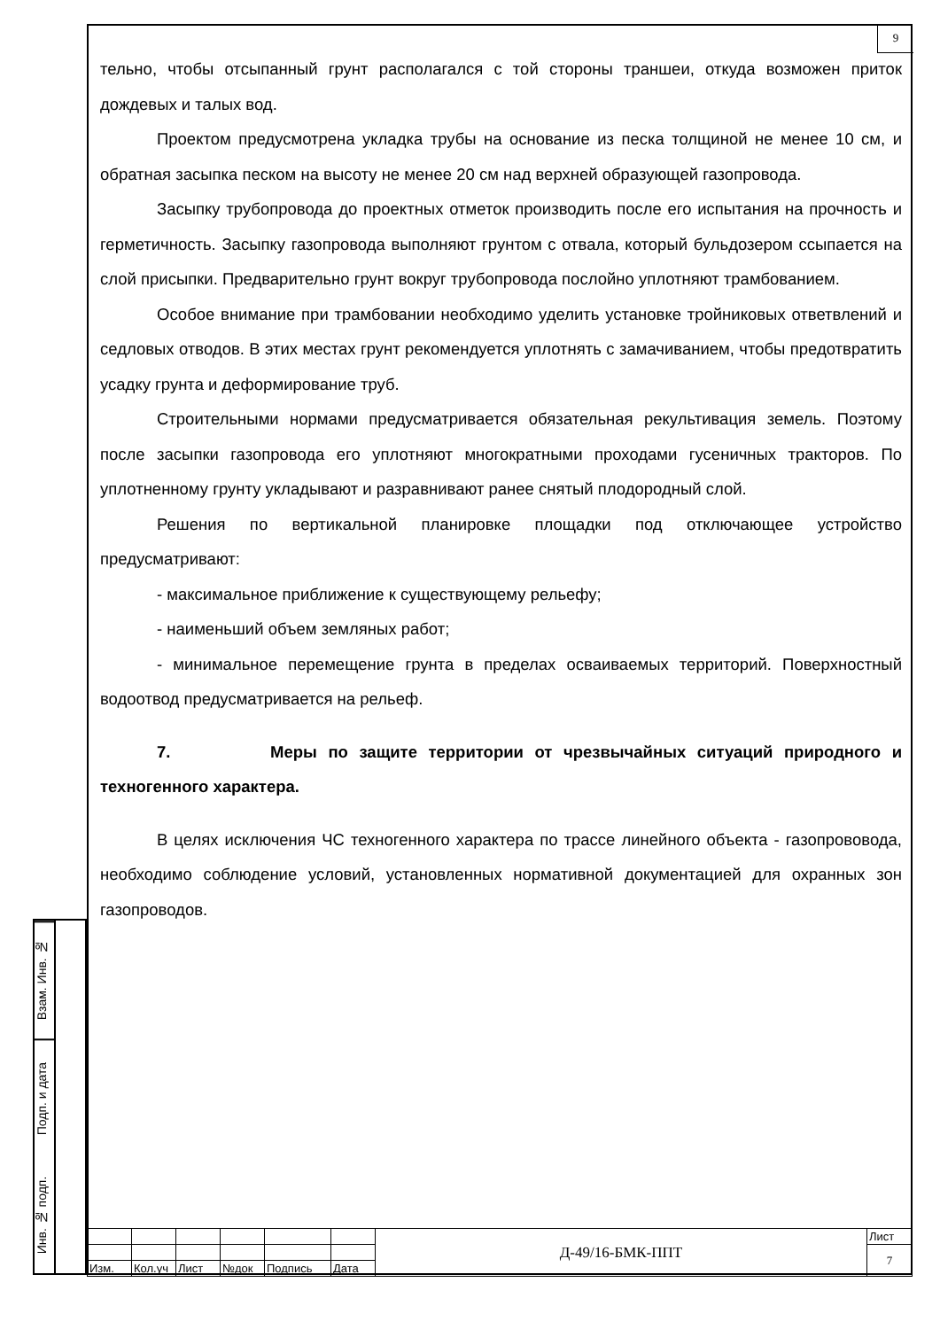9
Взам. Инв. №
Подп. и дата
Инв. № подп.
тельно, чтобы отсыпанный грунт располагался с той стороны траншеи, откуда возможен приток дождевых и талых вод.
Проектом предусмотрена укладка трубы на основание из песка толщиной не менее 10 см, и обратная засыпка песком на высоту не менее 20 см над верхней образующей газопровода.
Засыпку трубопровода до проектных отметок производить после его испытания на прочность и герметичность. Засыпку газопровода выполняют грунтом с отвала, который бульдозером ссыпается на слой присыпки. Предварительно грунт вокруг трубопровода послойно уплотняют трамбованием.
Особое внимание при трамбовании необходимо уделить установке тройниковых ответвлений и седловых отводов. В этих местах грунт рекомендуется уплотнять с замачиванием, чтобы предотвратить усадку грунта и деформирование труб.
Строительными нормами предусматривается обязательная рекультивация земель. Поэтому после засыпки газопровода его уплотняют многократными проходами гусеничных тракторов. По уплотненному грунту укладывают и разравнивают ранее снятый плодородный слой.
Решения по вертикальной планировке площадки под отключающее устройство предусматривают:
- максимальное приближение к существующему рельефу;
- наименьший объем земляных работ;
- минимальное перемещение грунта в пределах осваиваемых территорий. Поверхностный водоотвод предусматривается на рельеф.
7. Меры по защите территории от чрезвычайных ситуаций природного и техногенного характера.
В целях исключения ЧС техногенного характера по трассе линейного объекта - газопрововода, необходимо соблюдение условий, установленных нормативной документацией для охранных зон газопроводов.
| | | | | | | Д-49/16-БМК-ППТ | Лист |
| | | | | | | | 7 |
| Изм. | Кол.уч | Лист | №док | Подпись | Дата | | |